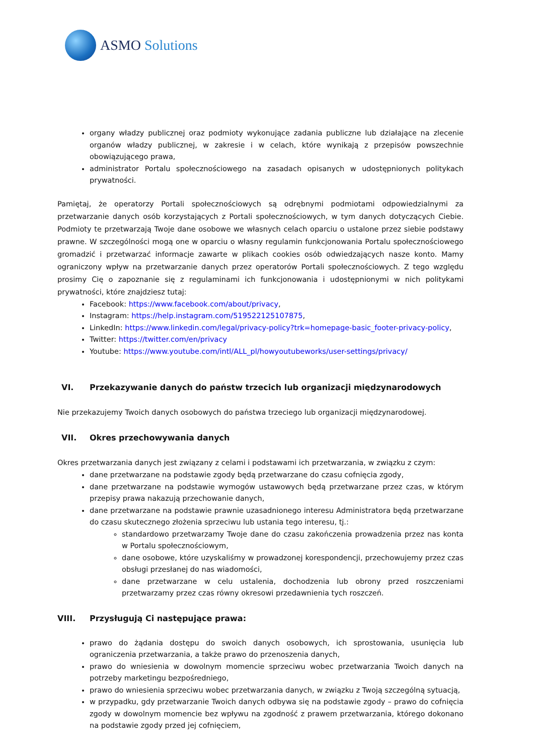ASMO Solutions
organy władzy publicznej oraz podmioty wykonujące zadania publiczne lub działające na zlecenie organów władzy publicznej, w zakresie i w celach, które wynikają z przepisów powszechnie obowiązującego prawa,
administrator Portalu społecznościowego na zasadach opisanych w udostępnionych politykach prywatności.
Pamiętaj, że operatorzy Portali społecznościowych są odrębnymi podmiotami odpowiedzialnymi za przetwarzanie danych osób korzystających z Portali społecznościowych, w tym danych dotyczących Ciebie. Podmioty te przetwarzają Twoje dane osobowe we własnych celach oparciu o ustalone przez siebie podstawy prawne. W szczególności mogą one w oparciu o własny regulamin funkcjonowania Portalu społecznościowego gromadzić i przetwarzać informacje zawarte w plikach cookies osób odwiedzających nasze konto. Mamy ograniczony wpływ na przetwarzanie danych przez operatorów Portali społecznościowych. Z tego względu prosimy Cię o zapoznanie się z regulaminami ich funkcjonowania i udostępnionymi w nich politykami prywatności, które znajdziesz tutaj:
Facebook: https://www.facebook.com/about/privacy,
Instagram: https://help.instagram.com/519522125107875,
LinkedIn: https://www.linkedin.com/legal/privacy-policy?trk=homepage-basic_footer-privacy-policy,
Twitter: https://twitter.com/en/privacy
Youtube: https://www.youtube.com/intl/ALL_pl/howyoutubeworks/user-settings/privacy/
VI. Przekazywanie danych do państw trzecich lub organizacji międzynarodowych
Nie przekazujemy Twoich danych osobowych do państwa trzeciego lub organizacji międzynarodowej.
VII. Okres przechowywania danych
Okres przetwarzania danych jest związany z celami i podstawami ich przetwarzania, w związku z czym:
dane przetwarzane na podstawie zgody będą przetwarzane do czasu cofnięcia zgody,
dane przetwarzane na podstawie wymogów ustawowych będą przetwarzane przez czas, w którym przepisy prawa nakazują przechowanie danych,
dane przetwarzane na podstawie prawnie uzasadnionego interesu Administratora będą przetwarzane do czasu skutecznego złożenia sprzeciwu lub ustania tego interesu, tj.:
standardowo przetwarzamy Twoje dane do czasu zakończenia prowadzenia przez nas konta w Portalu społecznościowym,
dane osobowe, które uzyskaliśmy w prowadzonej korespondencji, przechowujemy przez czas obsługi przesłanej do nas wiadomości,
dane przetwarzane w celu ustalenia, dochodzenia lub obrony przed roszczeniami przetwarzamy przez czas równy okresowi przedawnienia tych roszczeń.
VIII. Przysługują Ci następujące prawa:
prawo do żądania dostępu do swoich danych osobowych, ich sprostowania, usunięcia lub ograniczenia przetwarzania, a także prawo do przenoszenia danych,
prawo do wniesienia w dowolnym momencie sprzeciwu wobec przetwarzania Twoich danych na potrzeby marketingu bezpośredniego,
prawo do wniesienia sprzeciwu wobec przetwarzania danych, w związku z Twoją szczególną sytuacją,
w przypadku, gdy przetwarzanie Twoich danych odbywa się na podstawie zgody – prawo do cofnięcia zgody w dowolnym momencie bez wpływu na zgodność z prawem przetwarzania, którego dokonano na podstawie zgody przed jej cofnięciem,